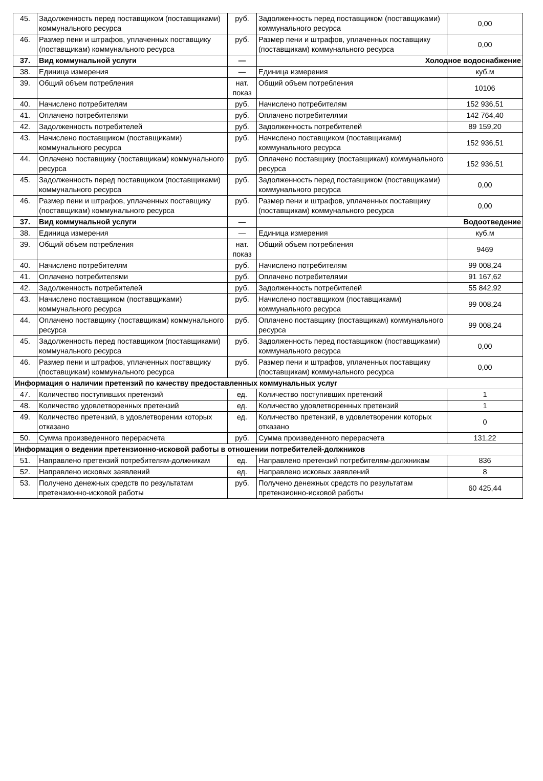| 45. | Задолженность перед поставщиком (поставщиками) коммунального ресурса | руб. | Задолженность перед поставщиком (поставщиками) коммунального ресурса | 0,00 |
| 46. | Размер пени и штрафов, уплаченных поставщику (поставщикам) коммунального ресурса | руб. | Размер пени и штрафов, уплаченных поставщику (поставщикам) коммунального ресурса | 0,00 |
| 37. | Вид коммунальной услуги | — | Холодное водоснабжение | |
| 38. | Единица измерения | — | Единица измерения | куб.м |
| 39. | Общий объем потребления | нат. показ | Общий объем потребления | 10106 |
| 40. | Начислено потребителям | руб. | Начислено потребителям | 152 936,51 |
| 41. | Оплачено потребителями | руб. | Оплачено потребителями | 142 764,40 |
| 42. | Задолженность потребителей | руб. | Задолженность потребителей | 89 159,20 |
| 43. | Начислено поставщиком (поставщиками) коммунального ресурса | руб. | Начислено поставщиком (поставщиками) коммунального ресурса | 152 936,51 |
| 44. | Оплачено поставщику (поставщикам) коммунального ресурса | руб. | Оплачено поставщику (поставщикам) коммунального ресурса | 152 936,51 |
| 45. | Задолженность перед поставщиком (поставщиками) коммунального ресурса | руб. | Задолженность перед поставщиком (поставщиками) коммунального ресурса | 0,00 |
| 46. | Размер пени и штрафов, уплаченных поставщику (поставщикам) коммунального ресурса | руб. | Размер пени и штрафов, уплаченных поставщику (поставщикам) коммунального ресурса | 0,00 |
| 37. | Вид коммунальной услуги | — | Водоотведение | |
| 38. | Единица измерения | — | Единица измерения | куб.м |
| 39. | Общий объем потребления | нат. показ | Общий объем потребления | 9469 |
| 40. | Начислено потребителям | руб. | Начислено потребителям | 99 008,24 |
| 41. | Оплачено потребителями | руб. | Оплачено потребителями | 91 167,62 |
| 42. | Задолженность потребителей | руб. | Задолженность потребителей | 55 842,92 |
| 43. | Начислено поставщиком (поставщиками) коммунального ресурса | руб. | Начислено поставщиком (поставщиками) коммунального ресурса | 99 008,24 |
| 44. | Оплачено поставщику (поставщикам) коммунального ресурса | руб. | Оплачено поставщику (поставщикам) коммунального ресурса | 99 008,24 |
| 45. | Задолженность перед поставщиком (поставщиками) коммунального ресурса | руб. | Задолженность перед поставщиком (поставщиками) коммунального ресурса | 0,00 |
| 46. | Размер пени и штрафов, уплаченных поставщику (поставщикам) коммунального ресурса | руб. | Размер пени и штрафов, уплаченных поставщику (поставщикам) коммунального ресурса | 0,00 |
| Информация о наличии претензий по качеству предоставленных коммунальных услуг | | | | |
| 47. | Количество поступивших претензий | ед. | Количество поступивших претензий | 1 |
| 48. | Количество удовлетворенных претензий | ед. | Количество удовлетворенных претензий | 1 |
| 49. | Количество претензий, в удовлетворении которых отказано | ед. | Количество претензий, в удовлетворении которых отказано | 0 |
| 50. | Сумма произведенного перерасчета | руб. | Сумма произведенного перерасчета | 131,22 |
| Информация о ведении претензионно-исковой работы в отношении потребителей-должников | | | | |
| 51. | Направлено претензий потребителям-должникам | ед. | Направлено претензий потребителям-должникам | 836 |
| 52. | Направлено исковых заявлений | ед. | Направлено исковых заявлений | 8 |
| 53. | Получено денежных средств по результатам претензионно-исковой работы | руб. | Получено денежных средств по результатам претензионно-исковой работы | 60 425,44 |